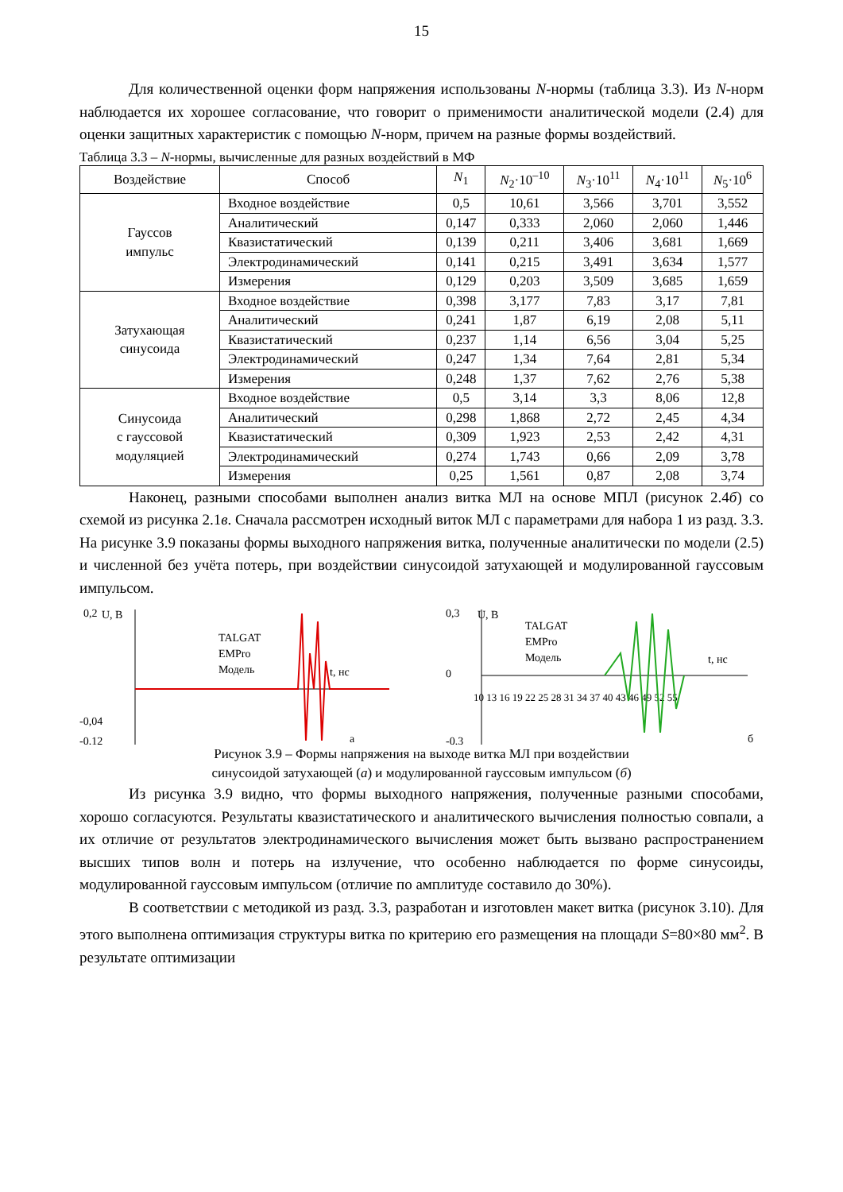15
Для количественной оценки форм напряжения использованы N-нормы (таблица 3.3). Из N-норм наблюдается их хорошее согласование, что говорит о применимости аналитической модели (2.4) для оценки защитных характеристик с помощью N-норм, причем на разные формы воздействий.
Таблица 3.3 – N-нормы, вычисленные для разных воздействий в МФ
| Воздействие | Способ | N<sub>1</sub> | N<sub>2</sub>·10<sup>–10</sup> | N<sub>3</sub>·10<sup>11</sup> | N<sub>4</sub>·10<sup>11</sup> | N<sub>5</sub>·10<sup>6</sup> |
| --- | --- | --- | --- | --- | --- | --- |
| Гауссов импульс | Входное воздействие | 0,5 | 10,61 | 3,566 | 3,701 | 3,552 |
| | Аналитический | 0,147 | 0,333 | 2,060 | 2,060 | 1,446 |
| | Квазистатический | 0,139 | 0,211 | 3,406 | 3,681 | 1,669 |
| | Электродинамический | 0,141 | 0,215 | 3,491 | 3,634 | 1,577 |
| | Измерения | 0,129 | 0,203 | 3,509 | 3,685 | 1,659 |
| Затухающая синусоида | Входное воздействие | 0,398 | 3,177 | 7,83 | 3,17 | 7,81 |
| | Аналитический | 0,241 | 1,87 | 6,19 | 2,08 | 5,11 |
| | Квазистатический | 0,237 | 1,14 | 6,56 | 3,04 | 5,25 |
| | Электродинамический | 0,247 | 1,34 | 7,64 | 2,81 | 5,34 |
| | Измерения | 0,248 | 1,37 | 7,62 | 2,76 | 5,38 |
| Синусоида с гауссовой модуляцией | Входное воздействие | 0,5 | 3,14 | 3,3 | 8,06 | 12,8 |
| | Аналитический | 0,298 | 1,868 | 2,72 | 2,45 | 4,34 |
| | Квазистатический | 0,309 | 1,923 | 2,53 | 2,42 | 4,31 |
| | Электродинамический | 0,274 | 1,743 | 0,66 | 2,09 | 3,78 |
| | Измерения | 0,25 | 1,561 | 0,87 | 2,08 | 3,74 |
Наконец, разными способами выполнен анализ витка МЛ на основе МПЛ (рисунок 2.4б) со схемой из рисунка 2.1в. Сначала рассмотрен исходный виток МЛ с параметрами для набора 1 из разд. 3.3. На рисунке 3.9 показаны формы выходного напряжения витка, полученные аналитически по модели (2.5) и численной без учёта потерь, при воздействии синусоидой затухающей и модулированной гауссовым импульсом.
0,2
U, В
-0,04
-0,12
TALGAT
EMPro
Модель
t, нс
а
0,3
U, В
0
-0,3
TALGAT
EMPro
Модель
t, нс
б
10 13 16 19 22 25 28 31 34 37 40 43 46 49 52 55
Рисунок 3.9 – Формы напряжения на выходе витка МЛ при воздействии
синусоидой затухающей (а) и модулированной гауссовым импульсом (б)
Из рисунка 3.9 видно, что формы выходного напряжения, полученные разными способами, хорошо согласуются. Результаты квазистатического и аналитического вычисления полностью совпали, а их отличие от результатов электродинамического вычисления может быть вызвано распространением высших типов волн и потерь на излучение, что особенно наблюдается по форме синусоиды, модулированной гауссовым импульсом (отличие по амплитуде составило до 30%).
В соответствии с методикой из разд. 3.3, разработан и изготовлен макет витка (рисунок 3.10). Для этого выполнена оптимизация структуры витка по критерию его размещения на площади S=80×80 мм<sup>2</sup>. В результате оптимизации